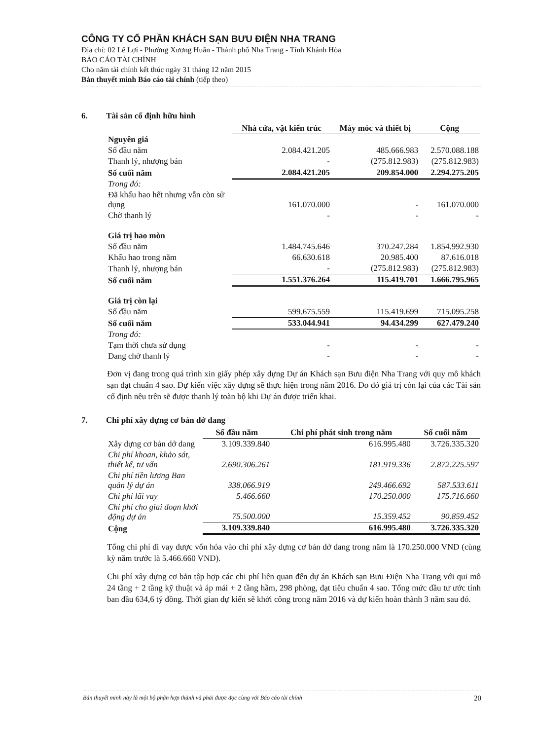CÔNG TY CỔ PHẦN KHÁCH SẠN BƯU ĐIỆN NHA TRANG
Địa chỉ: 02 Lê Lợi - Phường Xương Huân - Thành phố Nha Trang - Tỉnh Khánh Hòa
BÁO CÁO TÀI CHÍNH
Cho năm tài chính kết thúc ngày 31 tháng 12 năm 2015
Bản thuyết minh Báo cáo tài chính (tiếp theo)
6. Tài sản cố định hữu hình
| | Nhà cửa, vật kiến trúc | Máy móc và thiết bị | Cộng |
| Nguyên giá | | | |
| Số đầu năm | 2.084.421.205 | 485.666.983 | 2.570.088.188 |
| Thanh lý, nhượng bán | - | (275.812.983) | (275.812.983) |
| Số cuối năm | 2.084.421.205 | 209.854.000 | 2.294.275.205 |
| Trong đó: | | | |
| Đã khấu hao hết nhưng vẫn còn sử dụng | 161.070.000 | - | 161.070.000 |
| Chờ thanh lý | - | - | - |
| Giá trị hao mòn | | | |
| Số đầu năm | 1.484.745.646 | 370.247.284 | 1.854.992.930 |
| Khấu hao trong năm | 66.630.618 | 20.985.400 | 87.616.018 |
| Thanh lý, nhượng bán | - | (275.812.983) | (275.812.983) |
| Số cuối năm | 1.551.376.264 | 115.419.701 | 1.666.795.965 |
| Giá trị còn lại | | | |
| Số đầu năm | 599.675.559 | 115.419.699 | 715.095.258 |
| Số cuối năm | 533.044.941 | 94.434.299 | 627.479.240 |
| Trong đó: | | | |
| Tạm thời chưa sử dụng | - | - | - |
| Đang chờ thanh lý | - | - | - |
Đơn vị đang trong quá trình xin giấy phép xây dựng Dự án Khách sạn Bưu điện Nha Trang với quy mô khách sạn đạt chuẩn 4 sao. Dự kiến việc xây dựng sẽ thực hiện trong năm 2016. Do đó giá trị còn lại của các Tài sản cố định nêu trên sẽ được thanh lý toàn bộ khi Dự án được triển khai.
7. Chi phí xây dựng cơ bản dở dang
| | Số đầu năm | Chi phí phát sinh trong năm | Số cuối năm |
| Xây dựng cơ bản dở dang | 3.109.339.840 | 616.995.480 | 3.726.335.320 |
| Chi phí khoan, khảo sát, thiết kế, tư vấn | 2.690.306.261 | 181.919.336 | 2.872.225.597 |
| Chi phí tiền lương Ban quản lý dự án | 338.066.919 | 249.466.692 | 587.533.611 |
| Chi phí lãi vay | 5.466.660 | 170.250.000 | 175.716.660 |
| Chi phí cho giai đoạn khởi động dự án | 75.500.000 | 15.359.452 | 90.859.452 |
| Cộng | 3.109.339.840 | 616.995.480 | 3.726.335.320 |
Tổng chi phí đi vay được vốn hóa vào chi phí xây dựng cơ bản dở dang trong năm là 170.250.000 VND (cùng kỳ năm trước là 5.466.660 VND).
Chi phí xây dựng cơ bản tập hợp các chi phí liên quan đến dự án Khách sạn Bưu Điện Nha Trang với qui mô 24 tầng + 2 tầng kỹ thuật và áp mái + 2 tầng hầm, 298 phòng, đạt tiêu chuẩn 4 sao. Tổng mức đầu tư ước tính ban đầu 634,6 tỷ đồng. Thời gian dự kiến sẽ khởi công trong năm 2016 và dự kiến hoàn thành 3 năm sau đó.
Bản thuyết minh này là một bộ phận hợp thành và phải được đọc cùng với Báo cáo tài chính 20